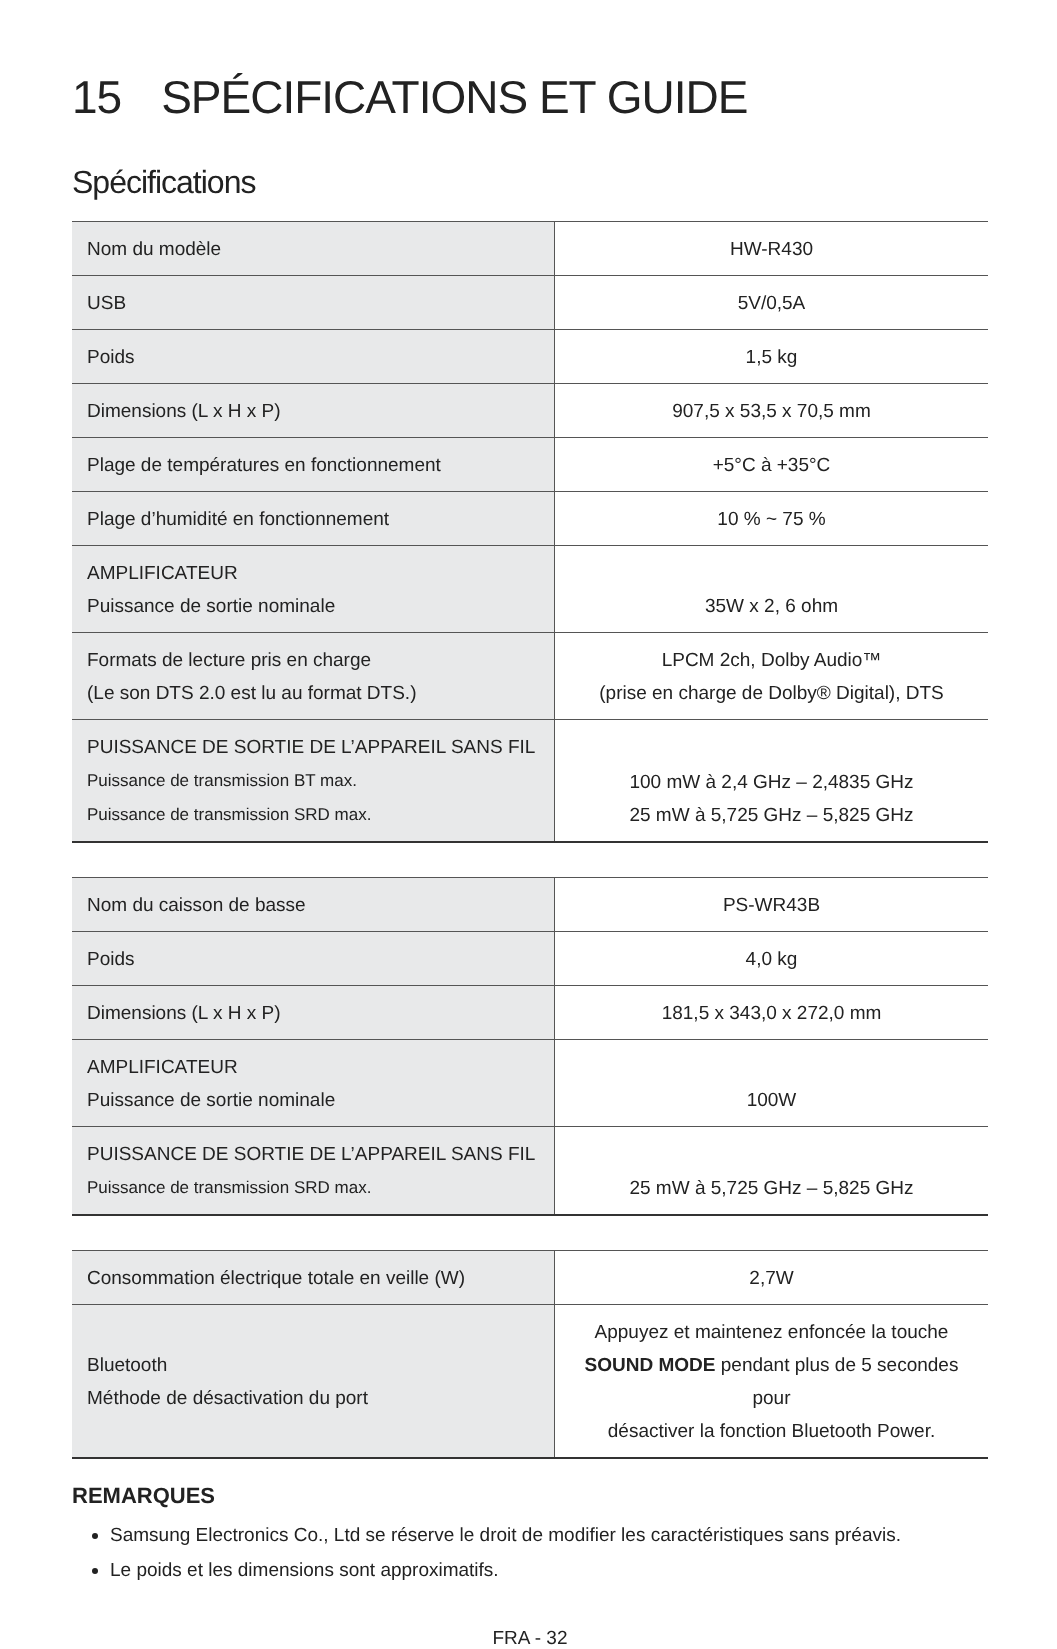15 SPÉCIFICATIONS ET GUIDE
Spécifications
| Nom du modèle | HW-R430 |
| USB | 5V/0,5A |
| Poids | 1,5 kg |
| Dimensions (L x H x P) | 907,5 x 53,5 x 70,5 mm |
| Plage de températures en fonctionnement | +5°C à +35°C |
| Plage d’humidité en fonctionnement | 10 % ~ 75 % |
| AMPLIFICATEUR Puissance de sortie nominale | 35W x 2, 6 ohm |
| Formats de lecture pris en charge (Le son DTS 2.0 est lu au format DTS.) | LPCM 2ch, Dolby Audio™ (prise en charge de Dolby® Digital), DTS |
| PUISSANCE DE SORTIE DE L’APPAREIL SANS FIL Puissance de transmission BT max. Puissance de transmission SRD max. | 100 mW à 2,4 GHz – 2,4835 GHz 25 mW à 5,725 GHz – 5,825 GHz |
| Nom du caisson de basse | PS-WR43B |
| Poids | 4,0 kg |
| Dimensions (L x H x P) | 181,5 x 343,0 x 272,0 mm |
| AMPLIFICATEUR Puissance de sortie nominale | 100W |
| PUISSANCE DE SORTIE DE L’APPAREIL SANS FIL Puissance de transmission SRD max. | 25 mW à 5,725 GHz – 5,825 GHz |
| Consommation électrique totale en veille (W) | 2,7W |
| Bluetooth Méthode de désactivation du port | Appuyez et maintenez enfoncée la touche SOUND MODE pendant plus de 5 secondes pour désactiver la fonction Bluetooth Power. |
REMARQUES
Samsung Electronics Co., Ltd se réserve le droit de modifier les caractéristiques sans préavis.
Le poids et les dimensions sont approximatifs.
FRA - 32